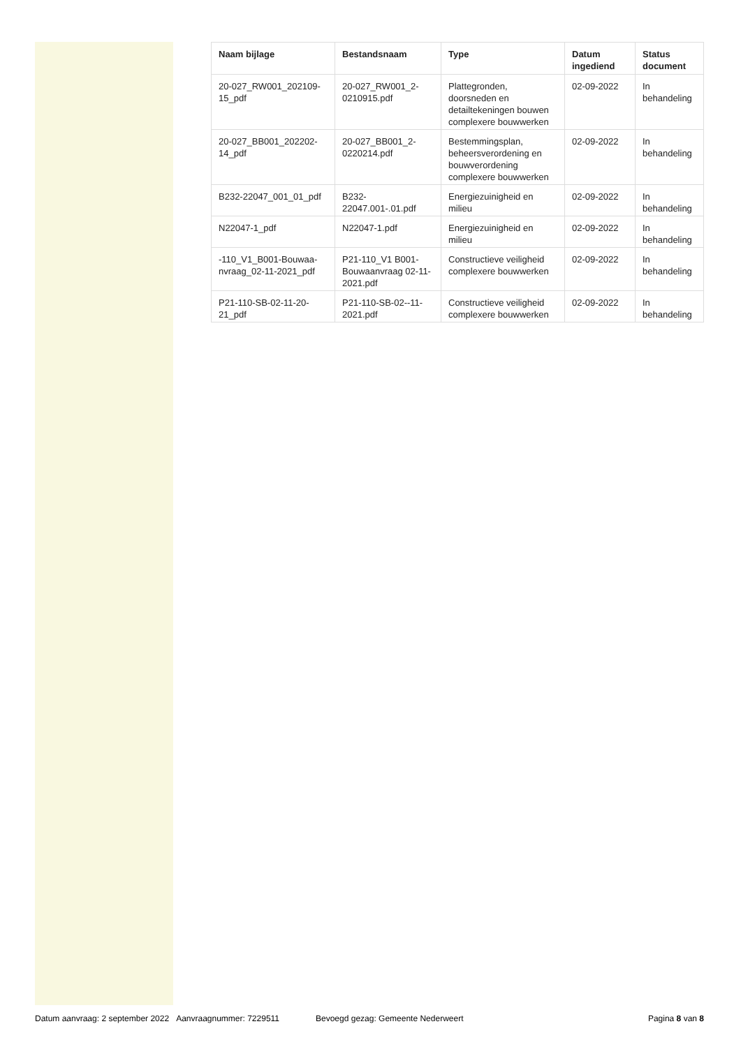| Naam bijlage | Bestandsnaam | Type | Datum ingediend | Status document |
| --- | --- | --- | --- | --- |
| 20-027_RW001_202109-15_pdf | 20-027_RW001_2-0210915.pdf | Plattegronden, doorsneden en detailtekeningen bouwen complexere bouwwerken | 02-09-2022 | In behandeling |
| 20-027_BB001_202202-14_pdf | 20-027_BB001_2-0220214.pdf | Bestemmingsplan, beheersverordening en bouwverordening complexere bouwwerken | 02-09-2022 | In behandeling |
| B232-22047_001_01_pdf | B232-22047.001-.01.pdf | Energiezuinigheid en milieu | 02-09-2022 | In behandeling |
| N22047-1_pdf | N22047-1.pdf | Energiezuinigheid en milieu | 02-09-2022 | In behandeling |
| -110_V1_B001-Bouwaa-nvraag_02-11-2021_pdf | P21-110_V1 B001-Bouwaanvraag 02-11-2021.pdf | Constructieve veiligheid complexere bouwwerken | 02-09-2022 | In behandeling |
| P21-110-SB-02-11-20-21_pdf | P21-110-SB-02--11-2021.pdf | Constructieve veiligheid complexere bouwwerken | 02-09-2022 | In behandeling |
Datum aanvraag: 2 september 2022 Aanvraagnummer: 7229511 Bevoegd gezag: Gemeente Nederweert Pagina 8 van 8